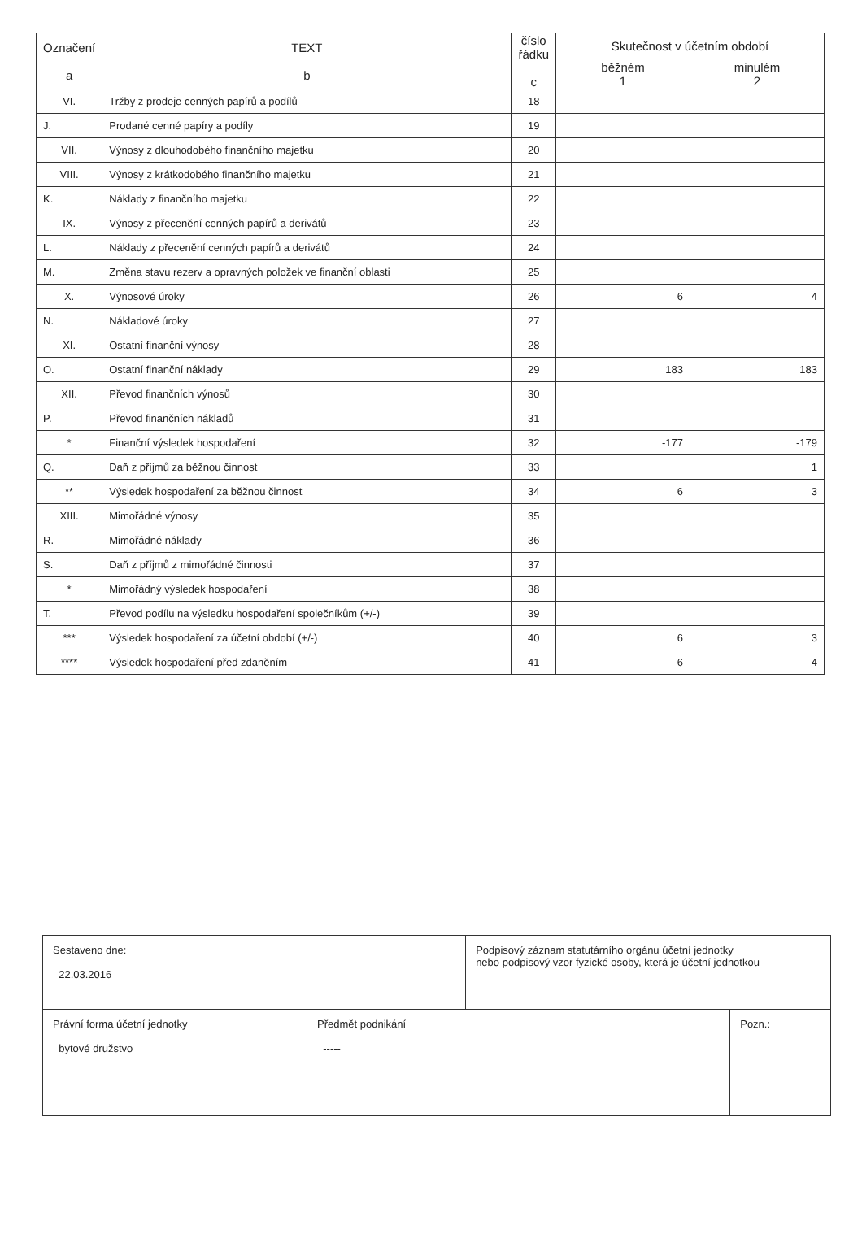| Označení a | TEXT b | číslo řádku c | Skutečnost v účetním období | |
| --- | --- | --- | --- | --- |
| | | | běžném 1 | minulém 2 |
| VI. | Tržby z prodeje cenných papírů a podílů | 18 | | |
| J. | Prodané cenné papíry a podíly | 19 | | |
| VII. | Výnosy z dlouhodobého finančního majetku | 20 | | |
| VIII. | Výnosy z krátkodobého finančního majetku | 21 | | |
| K. | Náklady z finančního majetku | 22 | | |
| IX. | Výnosy z přecenění cenných papírů a derivátů | 23 | | |
| L. | Náklady z přecenění cenných papírů a derivátů | 24 | | |
| M. | Změna stavu rezerv a opravných položek ve finanční oblasti | 25 | | |
| X. | Výnosové úroky | 26 | 6 | 4 |
| N. | Nákladové úroky | 27 | | |
| XI. | Ostatní finanční výnosy | 28 | | |
| O. | Ostatní finanční náklady | 29 | 183 | 183 |
| XII. | Převod finančních výnosů | 30 | | |
| P. | Převod finančních nákladů | 31 | | |
| * | Finanční výsledek hospodaření | 32 | -177 | -179 |
| Q. | Daň z příjmů za běžnou činnost | 33 | | 1 |
| ** | Výsledek hospodaření za běžnou činnost | 34 | 6 | 3 |
| XIII. | Mimořádné výnosy | 35 | | |
| R. | Mimořádné náklady | 36 | | |
| S. | Daň z příjmů z mimořádné činnosti | 37 | | |
| * | Mimořádný výsledek hospodaření | 38 | | |
| T. | Převod podílu na výsledku hospodaření společníkům (+/-) | 39 | | |
| *** | Výsledek hospodaření za účetní období (+/-) | 40 | 6 | 3 |
| **** | Výsledek hospodaření před zdaněním | 41 | 6 | 4 |
| Sestaveno dne: 22.03.2016 | | Podpisový záznam statutárního orgánu účetní jednotky nebo podpisový vzor fyzické osoby, která je účetní jednotkou | |
| Právní forma účetní jednotky bytové družstvo | Předmět podnikání ----- | | Pozn.: |